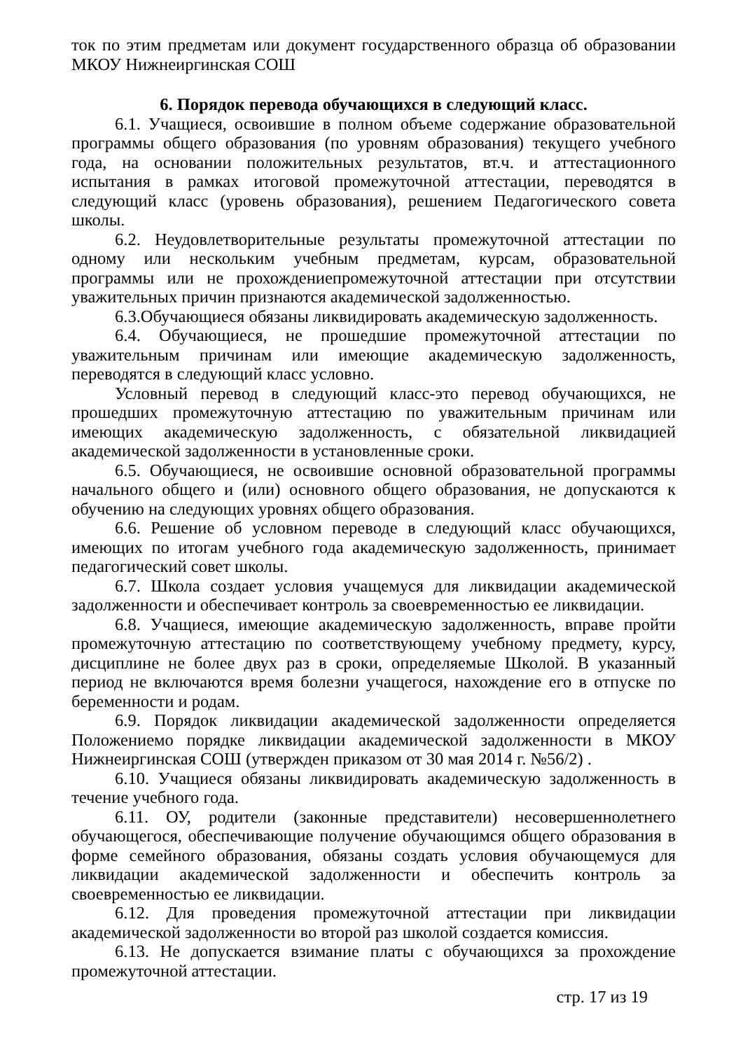ток по этим предметам или документ государственного образца об образовании МКОУ Нижнеиргинская СОШ
6. Порядок перевода обучающихся в следующий класс.
6.1. Учащиеся, освоившие в полном объеме содержание образовательной программы общего образования (по уровням образования) текущего учебного года, на основании положительных результатов, вт.ч. и аттестационного испытания в рамках итоговой промежуточной аттестации, переводятся в следующий класс (уровень образования), решением Педагогического совета школы.
6.2. Неудовлетворительные результаты промежуточной аттестации по одному или нескольким учебным предметам, курсам, образовательной программы или не прохождениепромежуточной аттестации при отсутствии уважительных причин признаются академической задолженностью.
6.3.Обучающиеся обязаны ликвидировать академическую задолженность.
6.4. Обучающиеся, не прошедшие промежуточной аттестации по уважительным причинам или имеющие академическую задолженность, переводятся в следующий класс условно.
Условный перевод в следующий класс-это перевод обучающихся, не прошедших промежуточную аттестацию по уважительным причинам или имеющих академическую задолженность, с обязательной ликвидацией академической задолженности в установленные сроки.
6.5. Обучающиеся, не освоившие основной образовательной программы начального общего и (или) основного общего образования, не допускаются к обучению на следующих уровнях общего образования.
6.6. Решение об условном переводе в следующий класс обучающихся, имеющих по итогам учебного года академическую задолженность, принимает педагогический совет школы.
6.7. Школа создает условия учащемуся для ликвидации академической задолженности и обеспечивает контроль за своевременностью ее ликвидации.
6.8. Учащиеся, имеющие академическую задолженность, вправе пройти промежуточную аттестацию по соответствующему учебному предмету, курсу, дисциплине не более двух раз в сроки, определяемые Школой. В указанный период не включаются время болезни учащегося, нахождение его в отпуске по беременности и родам.
6.9. Порядок ликвидации академической задолженности определяется Положениемо порядке ликвидации академической задолженности в МКОУ Нижнеиргинская СОШ (утвержден приказом от 30 мая 2014 г. №56/2) .
6.10. Учащиеся обязаны ликвидировать академическую задолженность в течение учебного года.
6.11. ОУ, родители (законные представители) несовершеннолетнего обучающегося, обеспечивающие получение обучающимся общего образования в форме семейного образования, обязаны создать условия обучающемуся для ликвидации академической задолженности и обеспечить контроль за своевременностью ее ликвидации.
6.12. Для проведения промежуточной аттестации при ликвидации академической задолженности во второй раз школой создается комиссия.
6.13. Не допускается взимание платы с обучающихся за прохождение промежуточной аттестации.
стр. 17 из 19